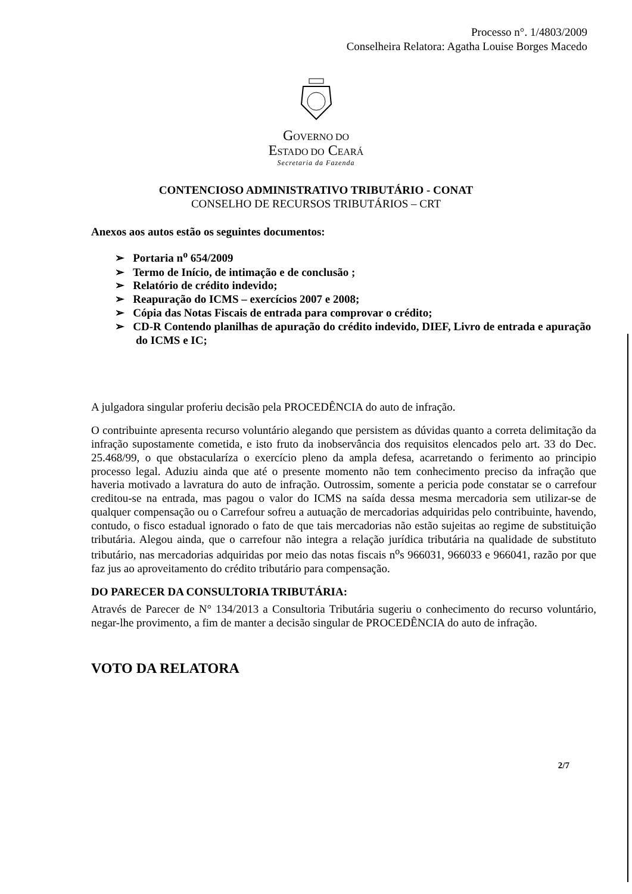Processo n°. 1/4803/2009
Conselheira Relatora: Agatha Louise Borges Macedo
GOVERNO DO
ESTADO DO CEARÁ
Secretaria da Fazenda
CONTENCIOSO ADMINISTRATIVO TRIBUTÁRIO - CONAT
CONSELHO DE RECURSOS TRIBUTÁRIOS – CRT
Anexos aos autos estão os seguintes documentos:
➢ Portaria n<sup>o</sup> 654/2009
➢ Termo de Início, de intimação e de conclusão ;
➢ Relatório de crédito indevido;
➢ Reapuração do ICMS – exercícios 2007 e 2008;
➢ Cópia das Notas Fiscais de entrada para comprovar o crédito;
➢ CD-R Contendo planilhas de apuração do crédito indevido, DIEF, Livro de entrada e apuração do ICMS e IC;
A julgadora singular proferiu decisão pela PROCEDÊNCIA do auto de infração.
O contribuinte apresenta recurso voluntário alegando que persistem as dúvidas quanto a correta delimitação da infração supostamente cometida, e isto fruto da inobservância dos requisitos elencados pelo art. 33 do Dec. 25.468/99, o que obstacularíza o exercício pleno da ampla defesa, acarretando o ferimento ao principio processo legal. Aduziu ainda que até o presente momento não tem conhecimento preciso da infração que haveria motivado a lavratura do auto de infração. Outrossim, somente a pericia pode constatar se o carrefour creditou-se na entrada, mas pagou o valor do ICMS na saída dessa mesma mercadoria sem utilizar-se de qualquer compensação ou o Carrefour sofreu a autuação de mercadorias adquiridas pelo contribuinte, havendo, contudo, o fisco estadual ignorado o fato de que tais mercadorias não estão sujeitas ao regime de substituição tributária. Alegou ainda, que o carrefour não integra a relação jurídica tributária na qualidade de substituto tributário, nas mercadorias adquiridas por meio das notas fiscais n<sup>o</sup>s 966031, 966033 e 966041, razão por que faz jus ao aproveitamento do crédito tributário para compensação.
DO PARECER DA CONSULTORIA TRIBUTÁRIA:
Através de Parecer de N° 134/2013 a Consultoria Tributária sugeriu o conhecimento do recurso voluntário, negar-lhe provimento, a fim de manter a decisão singular de PROCEDÊNCIA do auto de infração.
VOTO DA RELATORA
2/7